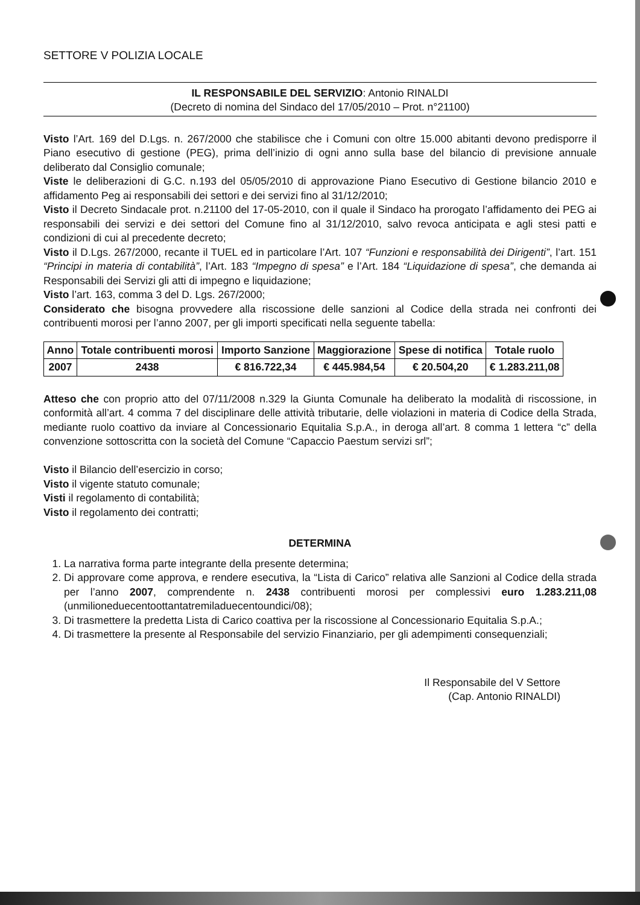SETTORE V POLIZIA LOCALE
IL RESPONSABILE DEL SERVIZIO: Antonio RINALDI
(Decreto di nomina del Sindaco del 17/05/2010 – Prot. n°21100)
Visto l’Art. 169 del D.Lgs. n. 267/2000 che stabilisce che i Comuni con oltre 15.000 abitanti devono predisporre il Piano esecutivo di gestione (PEG), prima dell’inizio di ogni anno sulla base del bilancio di previsione annuale deliberato dal Consiglio comunale;
Viste le deliberazioni di G.C. n.193 del 05/05/2010 di approvazione Piano Esecutivo di Gestione bilancio 2010 e affidamento Peg ai responsabili dei settori e dei servizi fino al 31/12/2010;
Visto il Decreto Sindacale prot. n.21100 del 17-05-2010, con il quale il Sindaco ha prorogato l’affidamento dei PEG ai responsabili dei servizi e dei settori del Comune fino al 31/12/2010, salvo revoca anticipata e agli stesi patti e condizioni di cui al precedente decreto;
Visto il D.Lgs. 267/2000, recante il TUEL ed in particolare l’Art. 107 “Funzioni e responsabilità dei Dirigenti”, l’art. 151 “Principi in materia di contabilità”, l’Art. 183 “Impegno di spesa” e l’Art. 184 “Liquidazione di spesa”, che demanda ai Responsabili dei Servizi gli atti di impegno e liquidazione;
Visto l’art. 163, comma 3 del D. Lgs. 267/2000;
Considerato che bisogna provvedere alla riscossione delle sanzioni al Codice della strada nei confronti dei contribuenti morosi per l’anno 2007, per gli importi specificati nella seguente tabella:
| Anno | Totale contribuenti morosi | Importo Sanzione | Maggiorazione | Spese di notifica | Totale ruolo |
| --- | --- | --- | --- | --- | --- |
| 2007 | 2438 | € 816.722,34 | € 445.984,54 | € 20.504,20 | € 1.283.211,08 |
Atteso che con proprio atto del 07/11/2008 n.329 la Giunta Comunale ha deliberato la modalità di riscossione, in conformità all’art. 4 comma 7 del disciplinare delle attività tributarie, delle violazioni in materia di Codice della Strada, mediante ruolo coattivo da inviare al Concessionario Equitalia S.p.A., in deroga all’art. 8 comma 1 lettera “c” della convenzione sottoscritta con la società del Comune “Capaccio Paestum servizi srl”;
Visto il Bilancio dell’esercizio in corso;
Visto il vigente statuto comunale;
Visti il regolamento di contabilità;
Visto il regolamento dei contratti;
DETERMINA
1. La narrativa forma parte integrante della presente determina;
2. Di approvare come approva, e rendere esecutiva, la “Lista di Carico” relativa alle Sanzioni al Codice della strada per l’anno 2007, comprendente n. 2438 contribuenti morosi per complessivi euro 1.283.211,08 (unmilioneduecentoottantatremiladuecentoundici/08);
3. Di trasmettere la predetta Lista di Carico coattiva per la riscossione al Concessionario Equitalia S.p.A.;
4. Di trasmettere la presente al Responsabile del servizio Finanziario, per gli adempimenti consequenziali;
Il Responsabile del V Settore
(Cap. Antonio RINALDI)